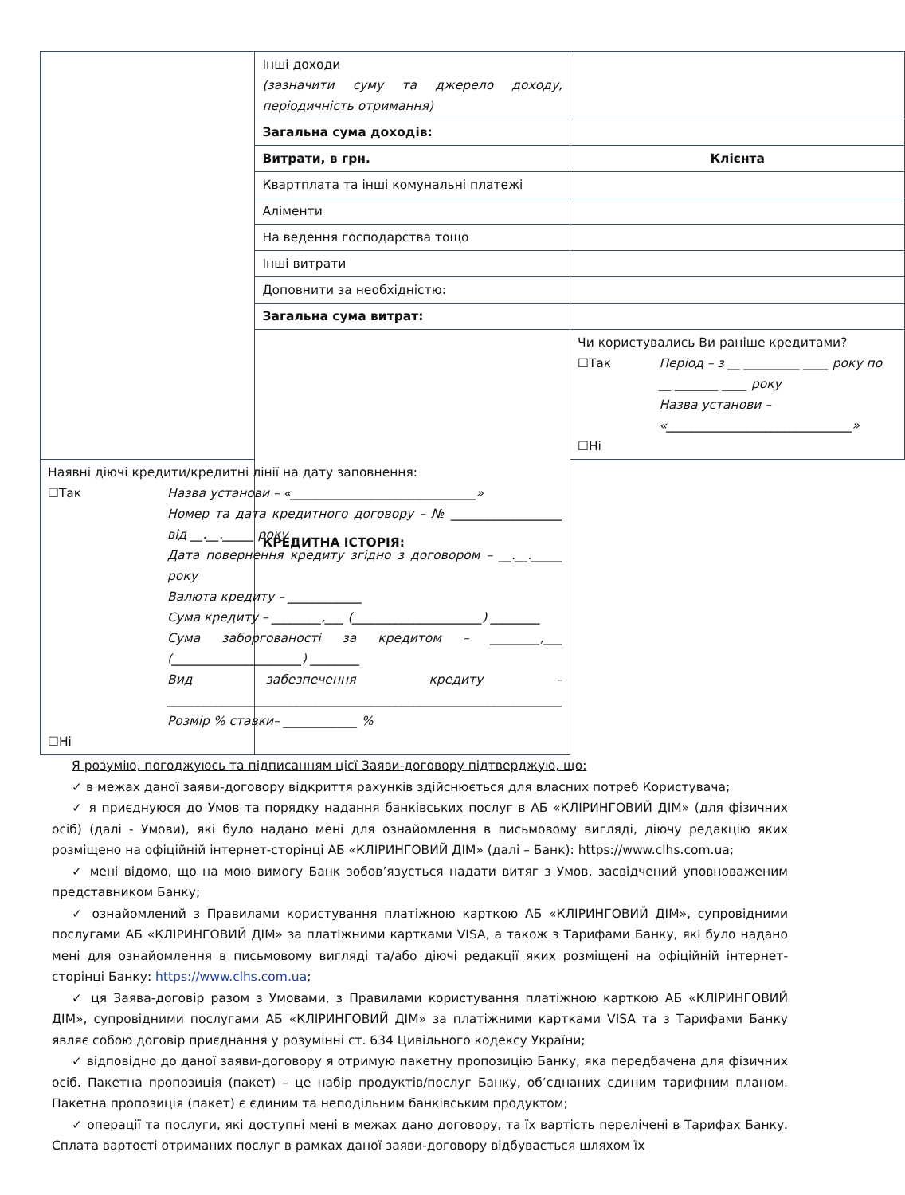| | Інші доходи (зазначити суму та джерело доходу, періодичність отримання) | |
| | Загальна сума доходів: | |
| | Витрати, в грн. | Клієнта |
| | Квартплата та інші комунальні платежі | |
| | Аліменти | |
| | На ведення господарства тощо | |
| | Інші витрати | |
| | Доповнити за необхідністю: | |
| | Загальна сума витрат: | |
| | КРЕДИТНА ІСТОРІЯ: | Чи користувались Ви раніше кредитами? ☐Так Період – з __ _________ ____ року по __ _______ ____ року Назва установи – «______________________________» ☐Ні |
| Наявні діючі кредити/кредитні лінії на дату заповнення: ☐Так Назва установи – «______________________________» Номер та дата кредитного договору – № __________________ від __.__._____ року Дата повернення кредиту згідно з договором – __.__._____ року Валюта кредиту – ____________ Сума кредиту – ________,___ (_____________________) ________ Сума заборгованості за кредитом – ________,___ (_____________________) ________ Вид забезпечення кредиту – ________________________________________________________________ Розмір % ставки– ____________ % ☐Ні | | |
Я розумію, погоджуюсь та підписанням цієї Заяви-договору підтверджую, що:
✓ в межах даної заяви-договору відкриття рахунків здійснюється для власних потреб Користувача;
✓ я приєднуюся до Умов та порядку надання банківських послуг в АБ «КЛІРИНГОВИЙ ДІМ» (для фізичних осіб) (далі - Умови), які було надано мені для ознайомлення в письмовому вигляді, діючу редакцію яких розміщено на офіційній інтернет-сторінці АБ «КЛІРИНГОВИЙ ДІМ» (далі – Банк): https://www.clhs.com.ua;
✓ мені відомо, що на мою вимогу Банк зобов’язується надати витяг з Умов, засвідчений уповноваженим представником Банку;
✓ ознайомлений з Правилами користування платіжною карткою АБ «КЛІРИНГОВИЙ ДІМ», супровідними послугами АБ «КЛІРИНГОВИЙ ДІМ» за платіжними картками VISA, а також з Тарифами Банку, які було надано мені для ознайомлення в письмовому вигляді та/або діючі редакції яких розміщені на офіційній інтернет-сторінці Банку: https://www.clhs.com.ua;
✓ ця Заява-договір разом з Умовами, з Правилами користування платіжною карткою АБ «КЛІРИНГОВИЙ ДІМ», супровідними послугами АБ «КЛІРИНГОВИЙ ДІМ» за платіжними картками VISA та з Тарифами Банку являє собою договір приєднання у розумінні ст. 634 Цивільного кодексу України;
✓ відповідно до даної заяви-договору я отримую пакетну пропозицію Банку, яка передбачена для фізичних осіб. Пакетна пропозиція (пакет) – це набір продуктів/послуг Банку, об’єднаних єдиним тарифним планом. Пакетна пропозиція (пакет) є єдиним та неподільним банківським продуктом;
✓ операції та послуги, які доступні мені в межах дано договору, та їх вартість перелічені в Тарифах Банку. Сплата вартості отриманих послуг в рамках даної заяви-договору відбувається шляхом їх